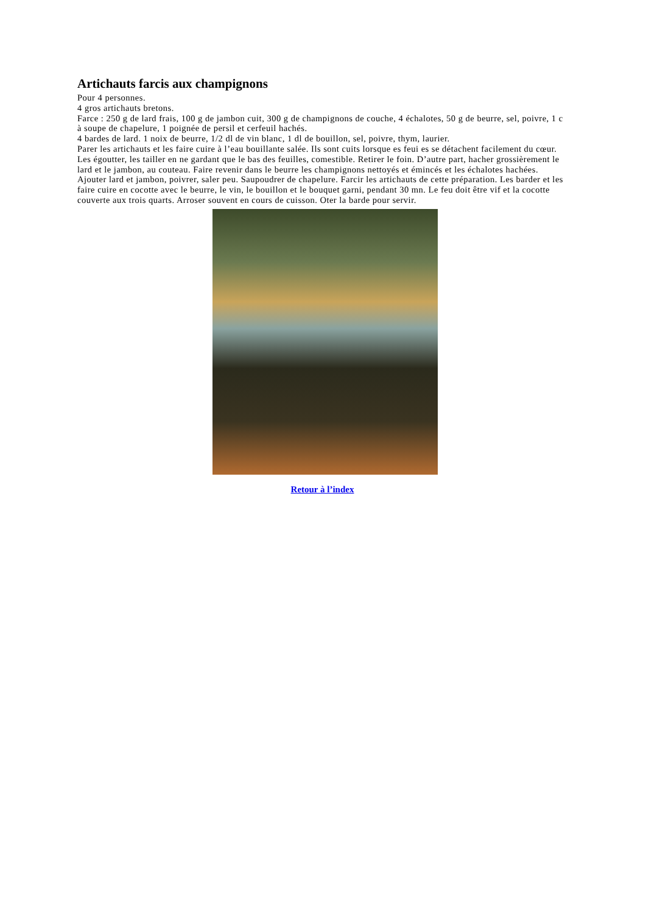Artichauts farcis aux champignons
Pour 4 personnes.
4 gros artichauts bretons.
Farce : 250 g de lard frais, 100 g de jambon cuit, 300 g de champignons de couche, 4 échalotes, 50 g de beurre, sel, poivre, 1 c à soupe de chapelure, 1 poignée de persil et cerfeuil hachés.
4 bardes de lard. 1 noix de beurre, 1/2 dl de vin blanc, 1 dl de bouillon, sel, poivre, thym, laurier.
Parer les artichauts et les faire cuire à l’eau bouillante salée. Ils sont cuits lorsque es feui es se détachent facilement du cœur. Les égoutter, les tailler en ne gardant que le bas des feuilles, comestible. Retirer le foin. D’autre part, hacher grossièrement le lard et le jambon, au couteau. Faire revenir dans le beurre les champignons nettoyés et émincés et les échalotes hachées. Ajouter lard et jambon, poivrer, saler peu. Saupoudrer de chapelure. Farcir les artichauts de cette préparation. Les barder et les faire cuire en cocotte avec le beurre, le vin, le bouillon et le bouquet garni, pendant 30 mn. Le feu doit être vif et la cocotte couverte aux trois quarts. Arroser souvent en cours de cuisson. Oter la barde pour servir.
Retour à l’index